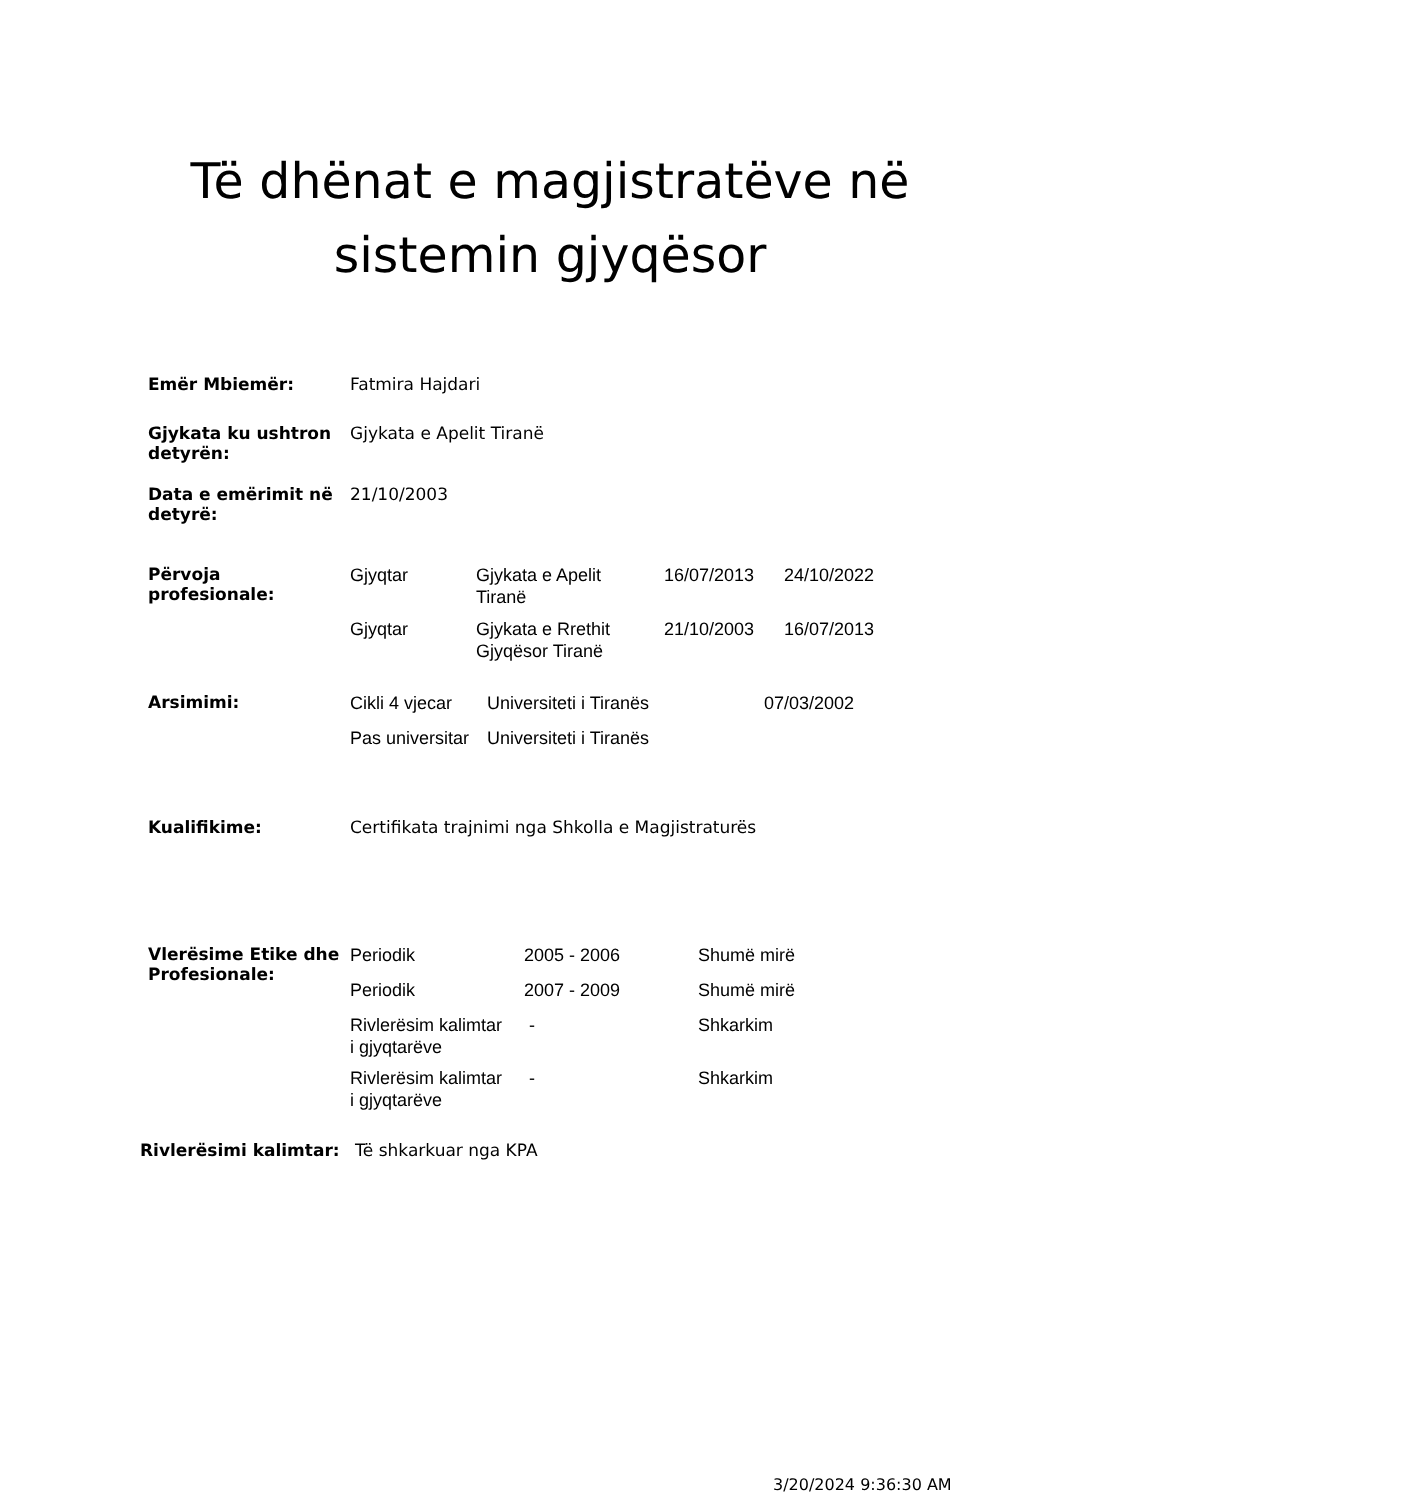Të dhënat e magjistratëve në
sistemin gjyqësor
| Emër Mbiemër: | Fatmira Hajdari |
| Gjykata ku ushtron detyrën: | Gjykata e Apelit Tiranë |
| Data e emërimit në detyrë: | 21/10/2003 |
| Përvoja profesionale: | Gjyqtar | Gjykata e Apelit Tiranë | 16/07/2013 | 24/10/2022 |
| | Gjyqtar | Gjykata e Rrethit Gjyqësor Tiranë | 21/10/2003 | 16/07/2013 |
| Arsimimi: | Cikli 4 vjecar | Universiteti i Tiranës | 07/03/2002 |
| | Pas universitar | Universiteti i Tiranës | |
| Kualifikime: | Certifikata trajnimi nga Shkolla e Magjistraturës |
| Vlerësime Etike dhe Profesionale: | Periodik | 2005 - 2006 | Shumë mirë |
| | Periodik | 2007 - 2009 | Shumë mirë |
| | Rivlerësim kalimtar i gjyqtarëve | - | Shkarkim |
| | Rivlerësim kalimtar i gjyqtarëve | - | Shkarkim |
Rivlerësimi kalimtar: Të shkarkuar nga KPA
3/20/2024 9:36:30 AM